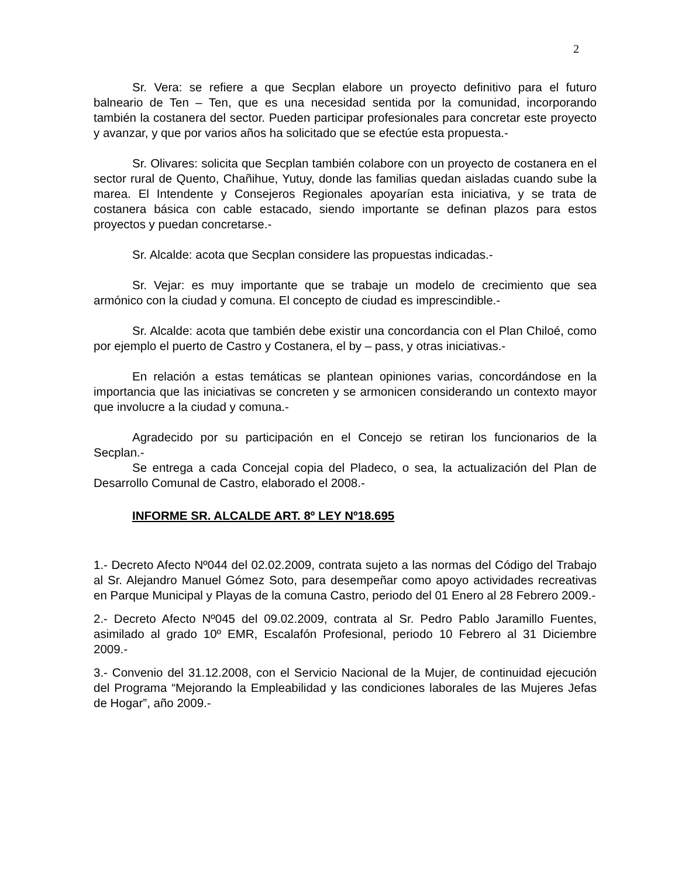2
Sr. Vera: se refiere a que Secplan elabore un proyecto definitivo para el futuro balneario de Ten – Ten, que es una necesidad sentida por la comunidad, incorporando también la costanera del sector. Pueden participar profesionales para concretar este proyecto y avanzar, y que por varios años ha solicitado que se efectúe esta propuesta.-
Sr. Olivares: solicita que Secplan también colabore con un proyecto de costanera en el sector rural de Quento, Chañihue, Yutuy, donde las familias quedan aisladas cuando sube la marea. El Intendente y Consejeros Regionales apoyarían esta iniciativa, y se trata de costanera básica con cable estacado, siendo importante se definan plazos para estos proyectos y puedan concretarse.-
Sr. Alcalde: acota que Secplan considere las propuestas indicadas.-
Sr. Vejar: es muy importante que se trabaje un modelo de crecimiento que sea armónico con la ciudad y comuna. El concepto de ciudad es imprescindible.-
Sr. Alcalde: acota que también debe existir una concordancia con el Plan Chiloé, como por ejemplo el puerto de Castro y Costanera, el by – pass, y otras iniciativas.-
En relación a estas temáticas se plantean opiniones varias, concordándose en la importancia que las iniciativas se concreten y se armonicen considerando un contexto mayor que involucre a la ciudad y comuna.-
Agradecido por su participación en el Concejo se retiran los funcionarios de la Secplan.-
Se entrega a cada Concejal copia del Pladeco, o sea, la actualización del Plan de Desarrollo Comunal de Castro, elaborado el 2008.-
INFORME SR. ALCALDE ART. 8º LEY Nº18.695
1.- Decreto Afecto Nº044 del 02.02.2009, contrata sujeto a las normas del Código del Trabajo al Sr. Alejandro Manuel Gómez Soto, para desempeñar como apoyo actividades recreativas en Parque Municipal y Playas de la comuna Castro, periodo del 01 Enero al 28 Febrero 2009.-
2.- Decreto Afecto Nº045 del 09.02.2009, contrata al Sr. Pedro Pablo Jaramillo Fuentes, asimilado al grado 10º EMR, Escalafón Profesional, periodo 10 Febrero al 31 Diciembre 2009.-
3.- Convenio del 31.12.2008, con el Servicio Nacional de la Mujer, de continuidad ejecución del Programa “Mejorando la Empleabilidad y las condiciones laborales de las Mujeres Jefas de Hogar”, año 2009.-